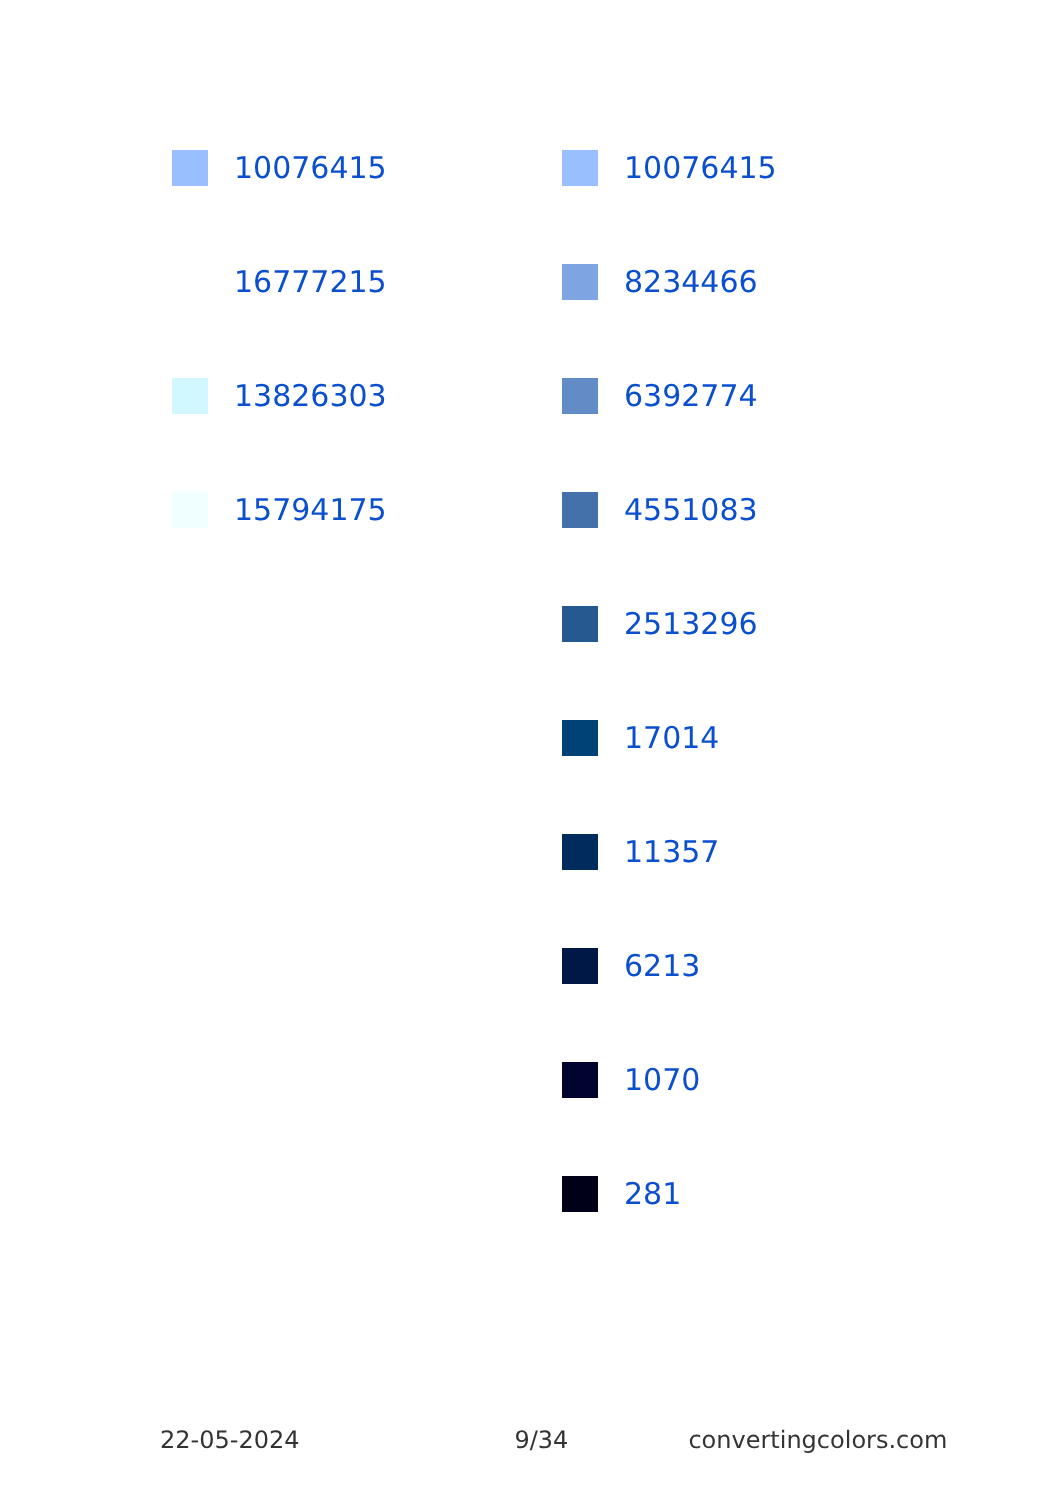10076415
16777215
13826303
15794175
10076415
8234466
6392774
4551083
2513296
17014
11357
6213
1070
281
22-05-2024 9/34 convertingcolors.com